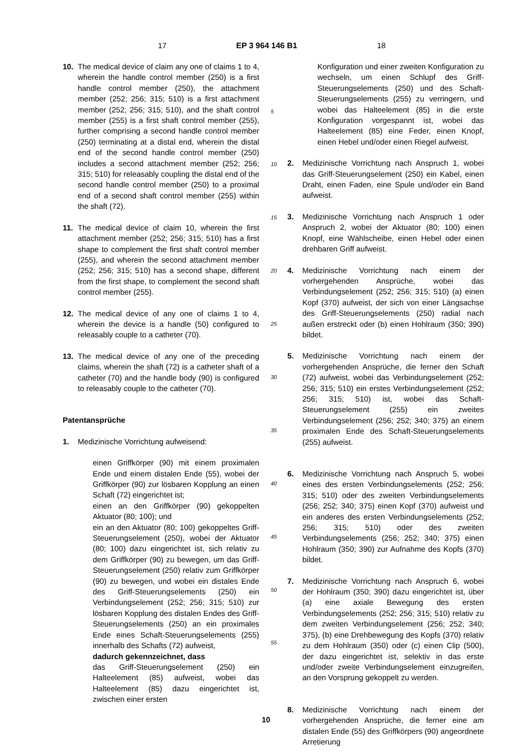17 EP 3 964 146 B1 18
10. The medical device of claim any one of claims 1 to 4, wherein the handle control member (250) is a first handle control member (250), the attachment member (252; 256; 315; 510) is a first attachment member (252; 256; 315; 510), and the shaft control member (255) is a first shaft control member (255), further comprising a second handle control member (250) terminating at a distal end, wherein the distal end of the second handle control member (250) includes a second attachment member (252; 256; 315; 510) for releasably coupling the distal end of the second handle control member (250) to a proximal end of a second shaft control member (255) within the shaft (72).
11. The medical device of claim 10, wherein the first attachment member (252; 256; 315; 510) has a first shape to complement the first shaft control member (255), and wherein the second attachment member (252; 256; 315; 510) has a second shape, different from the first shape, to complement the second shaft control member (255).
12. The medical device of any one of claims 1 to 4, wherein the device is a handle (50) configured to releasably couple to a catheter (70).
13. The medical device of any one of the preceding claims, wherein the shaft (72) is a catheter shaft of a catheter (70) and the handle body (90) is configured to releasably couple to the catheter (70).
Patentansprüche
1. Medizinische Vorrichtung aufweisend:
einen Griffkörper (90) mit einem proximalen Ende und einem distalen Ende (55), wobei der Griffkörper (90) zur lösbaren Kopplung an einen Schaft (72) eingerichtet ist;
einen an den Griffkörper (90) gekoppelten Aktuator (80; 100); und
ein an den Aktuator (80; 100) gekoppeltes Griff-Steuerungselement (250), wobei der Aktuator (80; 100) dazu eingerichtet ist, sich relativ zu dem Griffkörper (90) zu bewegen, um das Griff-Steuerungselement (250) relativ zum Griffkörper (90) zu bewegen, und wobei ein distales Ende des Griff-Steuerungselements (250) ein Verbindungselement (252; 256; 315; 510) zur lösbaren Kopplung des distalen Endes des Griff-Steuerungselements (250) an ein proximales Ende eines Schaft-Steuerungselements (255) innerhalb des Schafts (72) aufweist,
dadurch gekennzeichnet, dass
das Griff-Steuerungselement (250) ein Halteelement (85) aufweist, wobei das Halteelement (85) dazu eingerichtet ist, zwischen einer ersten
Konfiguration und einer zweiten Konfiguration zu wechseln, um einen Schlupf des Griff-Steuerungselements (250) und des Schaft-Steuerungselements (255) zu verringern, und wobei das Halteelement (85) in die erste Konfiguration vorgespannt ist, wobei das Halteelement (85) eine Feder, einen Knopf, einen Hebel und/oder einen Riegel aufweist.
2. Medizinische Vorrichtung nach Anspruch 1, wobei das Griff-Steuerungselement (250) ein Kabel, einen Draht, einen Faden, eine Spule und/oder ein Band aufweist.
3. Medizinische Vorrichtung nach Anspruch 1 oder Anspruch 2, wobei der Aktuator (80; 100) einen Knopf, eine Wählscheibe, einen Hebel oder einen drehbaren Griff aufweist.
4. Medizinische Vorrichtung nach einem der vorhergehenden Ansprüche, wobei das Verbindungselement (252; 256; 315; 510) (a) einen Kopf (370) aufweist, der sich von einer Längsachse des Griff-Steuerungselements (250) radial nach außen erstreckt oder (b) einen Hohlraum (350; 390) bildet.
5. Medizinische Vorrichtung nach einem der vorhergehenden Ansprüche, die ferner den Schaft (72) aufweist, wobei das Verbindungselement (252; 256; 315; 510) ein erstes Verbindungselement (252; 256; 315; 510) ist, wobei das Schaft-Steuerungselement (255) ein zweites Verbindungselement (256; 252; 340; 375) an einem proximalen Ende des Schaft-Steuerungselements (255) aufweist.
6. Medizinische Vorrichtung nach Anspruch 5, wobei eines des ersten Verbindungselements (252; 256; 315; 510) oder des zweiten Verbindungselements (256; 252; 340; 375) einen Kopf (370) aufweist und ein anderes des ersten Verbindungselements (252; 256; 315; 510) oder des zweiten Verbindungselements (256; 252; 340; 375) einen Hohlraum (350; 390) zur Aufnahme des Kopfs (370) bildet.
7. Medizinische Vorrichtung nach Anspruch 6, wobei der Hohlraum (350; 390) dazu eingerichtet ist, über (a) eine axiale Bewegung des ersten Verbindungselements (252; 256; 315; 510) relativ zu dem zweiten Verbindungselement (256; 252; 340; 375), (b) eine Drehbewegung des Kopfs (370) relativ zu dem Hohlraum (350) oder (c) einen Clip (500), der dazu eingerichtet ist, selektiv in das erste und/oder zweite Verbindungselement einzugreifen, an den Vorsprung gekoppelt zu werden.
8. Medizinische Vorrichtung nach einem der vorhergehenden Ansprüche, die ferner eine am distalen Ende (55) des Griffkörpers (90) angeordnete Arretierung
5
10
15
20
25
30
35
40
45
50
55
10